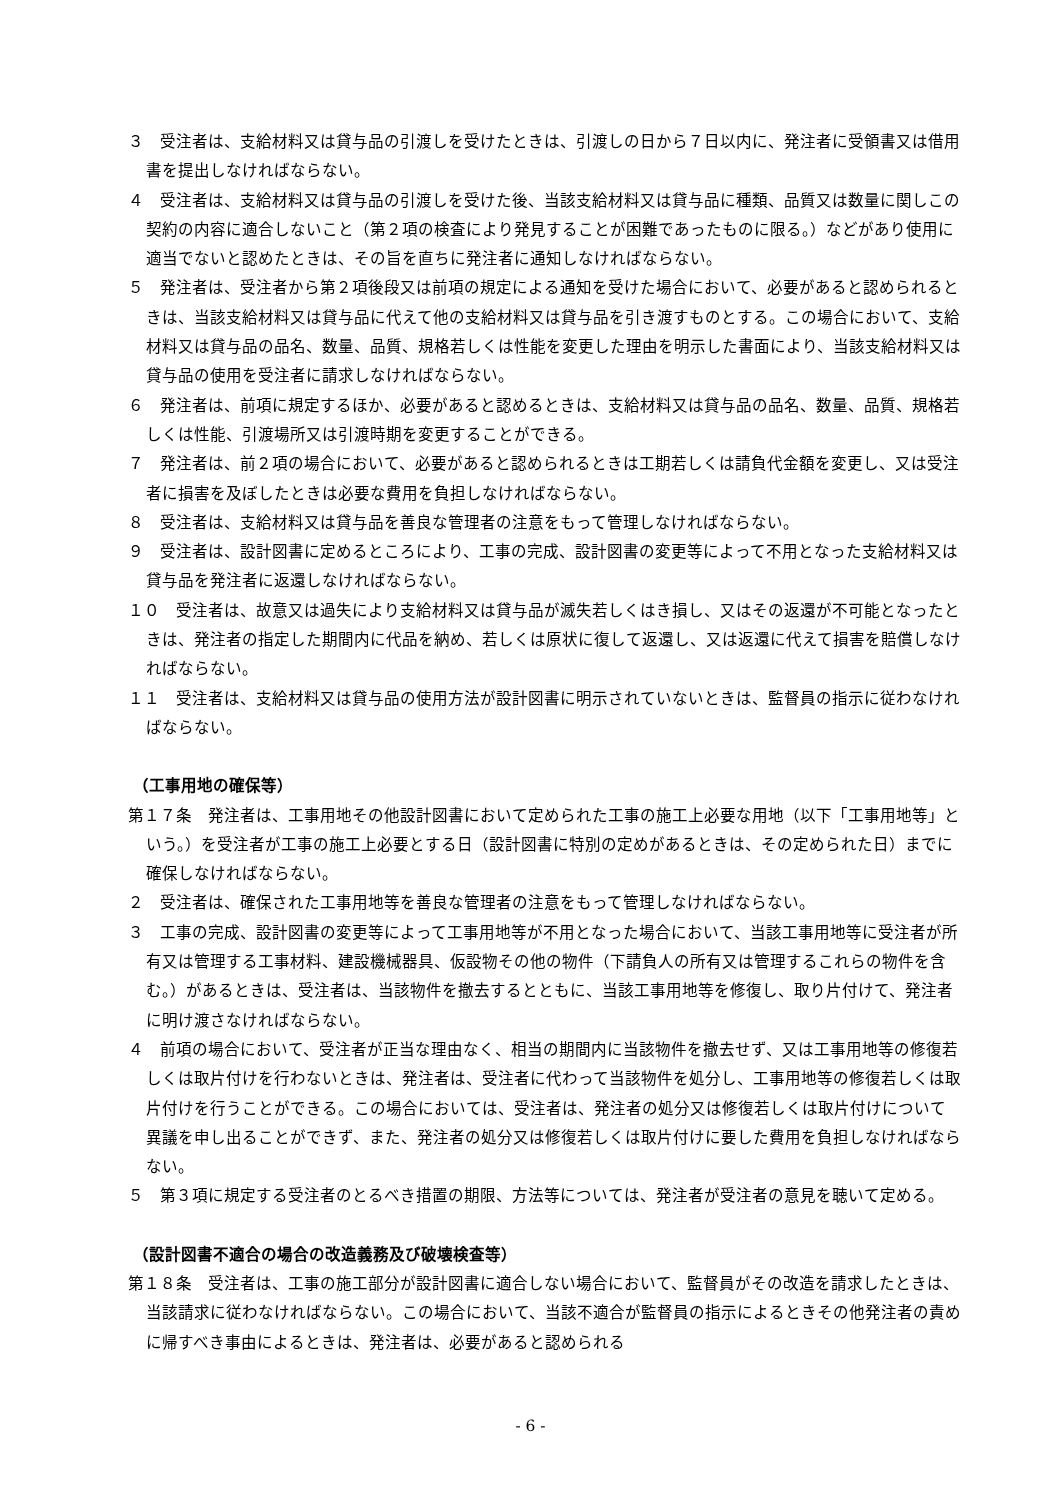３　受注者は、支給材料又は貸与品の引渡しを受けたときは、引渡しの日から７日以内に、発注者に受領書又は借用書を提出しなければならない。
４　受注者は、支給材料又は貸与品の引渡しを受けた後、当該支給材料又は貸与品に種類、品質又は数量に関しこの契約の内容に適合しないこと（第２項の検査により発見することが困難であったものに限る。）などがあり使用に適当でないと認めたときは、その旨を直ちに発注者に通知しなければならない。
５　発注者は、受注者から第２項後段又は前項の規定による通知を受けた場合において、必要があると認められるときは、当該支給材料又は貸与品に代えて他の支給材料又は貸与品を引き渡すものとする。この場合において、支給材料又は貸与品の品名、数量、品質、規格若しくは性能を変更した理由を明示した書面により、当該支給材料又は貸与品の使用を受注者に請求しなければならない。
６　発注者は、前項に規定するほか、必要があると認めるときは、支給材料又は貸与品の品名、数量、品質、規格若しくは性能、引渡場所又は引渡時期を変更することができる。
７　発注者は、前２項の場合において、必要があると認められるときは工期若しくは請負代金額を変更し、又は受注者に損害を及ぼしたときは必要な費用を負担しなければならない。
８　受注者は、支給材料又は貸与品を善良な管理者の注意をもって管理しなければならない。
９　受注者は、設計図書に定めるところにより、工事の完成、設計図書の変更等によって不用となった支給材料又は貸与品を発注者に返還しなければならない。
１０　受注者は、故意又は過失により支給材料又は貸与品が滅失若しくはき損し、又はその返還が不可能となったときは、発注者の指定した期間内に代品を納め、若しくは原状に復して返還し、又は返還に代えて損害を賠償しなければならない。
１１　受注者は、支給材料又は貸与品の使用方法が設計図書に明示されていないときは、監督員の指示に従わなければならない。
（工事用地の確保等）
第１７条　発注者は、工事用地その他設計図書において定められた工事の施工上必要な用地（以下「工事用地等」という。）を受注者が工事の施工上必要とする日（設計図書に特別の定めがあるときは、その定められた日）までに確保しなければならない。
２　受注者は、確保された工事用地等を善良な管理者の注意をもって管理しなければならない。
３　工事の完成、設計図書の変更等によって工事用地等が不用となった場合において、当該工事用地等に受注者が所有又は管理する工事材料、建設機械器具、仮設物その他の物件（下請負人の所有又は管理するこれらの物件を含む。）があるときは、受注者は、当該物件を撤去するとともに、当該工事用地等を修復し、取り片付けて、発注者に明け渡さなければならない。
４　前項の場合において、受注者が正当な理由なく、相当の期間内に当該物件を撤去せず、又は工事用地等の修復若しくは取片付けを行わないときは、発注者は、受注者に代わって当該物件を処分し、工事用地等の修復若しくは取片付けを行うことができる。この場合においては、受注者は、発注者の処分又は修復若しくは取片付けについて異議を申し出ることができず、また、発注者の処分又は修復若しくは取片付けに要した費用を負担しなければならない。
５　第３項に規定する受注者のとるべき措置の期限、方法等については、発注者が受注者の意見を聴いて定める。
（設計図書不適合の場合の改造義務及び破壊検査等）
第１８条　受注者は、工事の施工部分が設計図書に適合しない場合において、監督員がその改造を請求したときは、当該請求に従わなければならない。この場合において、当該不適合が監督員の指示によるときその他発注者の責めに帰すべき事由によるときは、発注者は、必要があると認められる
- 6 -